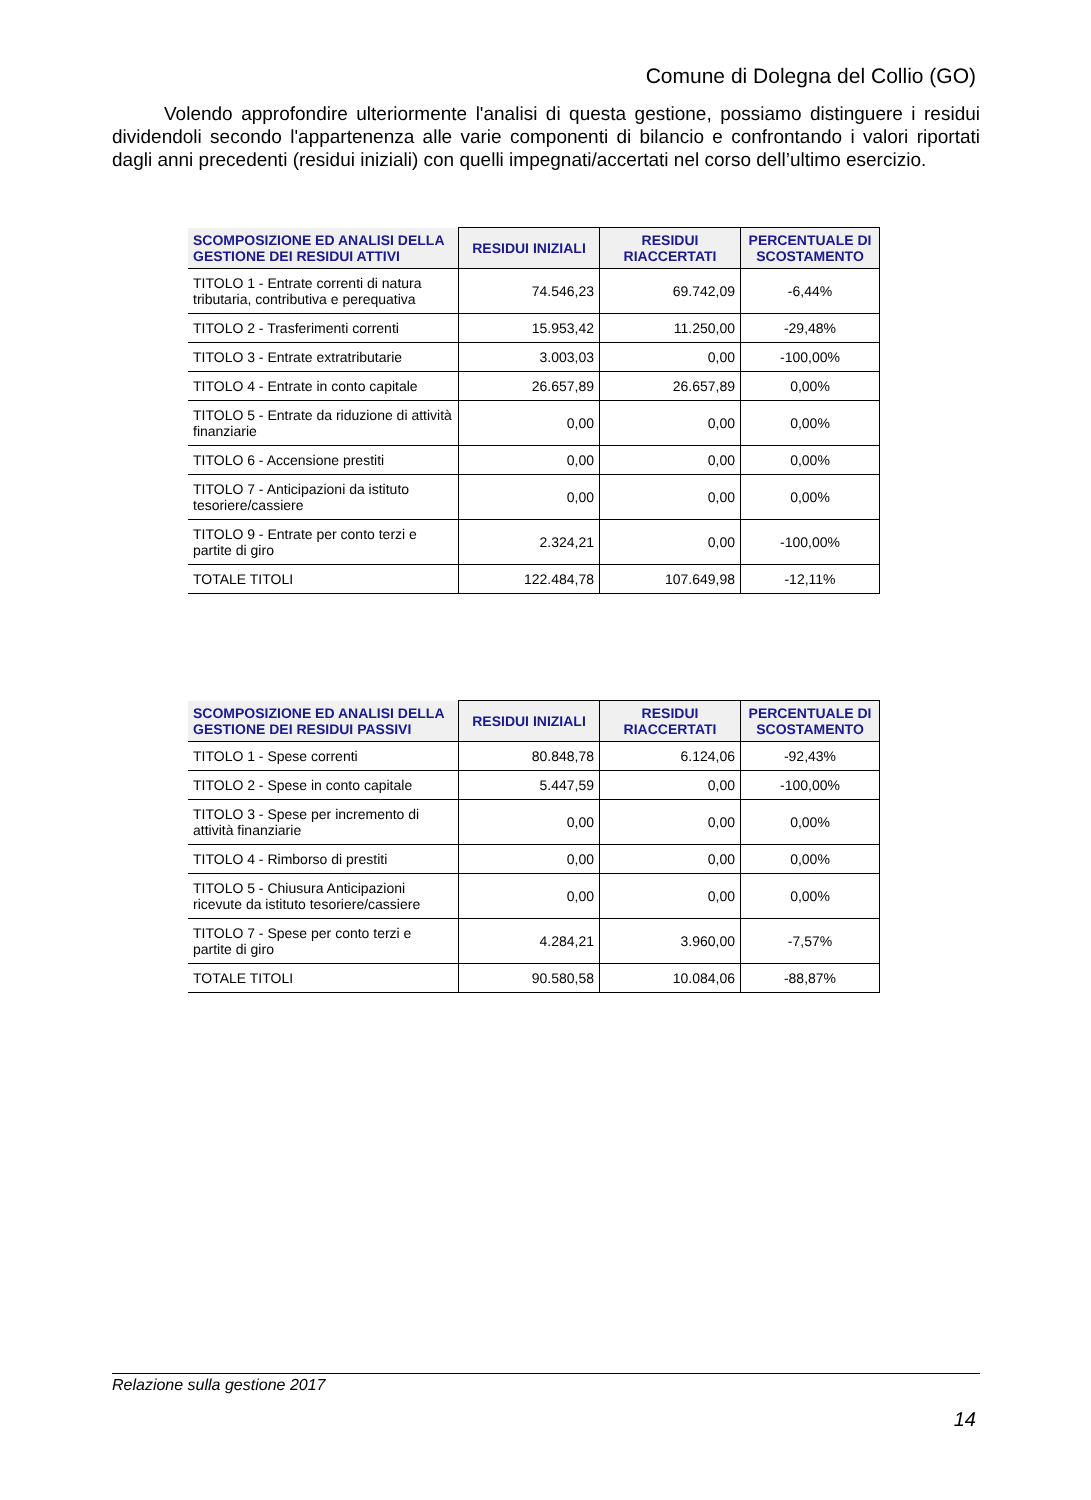Comune di Dolegna del Collio (GO)
Volendo approfondire ulteriormente l'analisi di questa gestione, possiamo distinguere i residui dividendoli secondo l'appartenenza alle varie componenti di bilancio e confrontando i valori riportati dagli anni precedenti (residui iniziali) con quelli impegnati/accertati nel corso dell’ultimo esercizio.
| SCOMPOSIZIONE ED ANALISI DELLA GESTIONE DEI RESIDUI ATTIVI | RESIDUI INIZIALI | RESIDUI RIACCERTATI | PERCENTUALE DI SCOSTAMENTO |
| --- | --- | --- | --- |
| TITOLO 1 - Entrate correnti di natura tributaria, contributiva e perequativa | 74.546,23 | 69.742,09 | -6,44% |
| TITOLO 2 - Trasferimenti correnti | 15.953,42 | 11.250,00 | -29,48% |
| TITOLO 3 - Entrate extratributarie | 3.003,03 | 0,00 | -100,00% |
| TITOLO 4 - Entrate in conto capitale | 26.657,89 | 26.657,89 | 0,00% |
| TITOLO 5 - Entrate da riduzione di attività finanziarie | 0,00 | 0,00 | 0,00% |
| TITOLO 6 - Accensione prestiti | 0,00 | 0,00 | 0,00% |
| TITOLO 7 - Anticipazioni da istituto tesoriere/cassiere | 0,00 | 0,00 | 0,00% |
| TITOLO 9 - Entrate per conto terzi e partite di giro | 2.324,21 | 0,00 | -100,00% |
| TOTALE TITOLI | 122.484,78 | 107.649,98 | -12,11% |
| SCOMPOSIZIONE ED ANALISI DELLA GESTIONE DEI RESIDUI PASSIVI | RESIDUI INIZIALI | RESIDUI RIACCERTATI | PERCENTUALE DI SCOSTAMENTO |
| --- | --- | --- | --- |
| TITOLO 1 - Spese correnti | 80.848,78 | 6.124,06 | -92,43% |
| TITOLO 2 - Spese in conto capitale | 5.447,59 | 0,00 | -100,00% |
| TITOLO 3 - Spese per incremento di attività finanziarie | 0,00 | 0,00 | 0,00% |
| TITOLO 4 - Rimborso di prestiti | 0,00 | 0,00 | 0,00% |
| TITOLO 5 - Chiusura Anticipazioni ricevute da istituto tesoriere/cassiere | 0,00 | 0,00 | 0,00% |
| TITOLO 7 - Spese per conto terzi e partite di giro | 4.284,21 | 3.960,00 | -7,57% |
| TOTALE TITOLI | 90.580,58 | 10.084,06 | -88,87% |
Relazione sulla gestione 2017
14